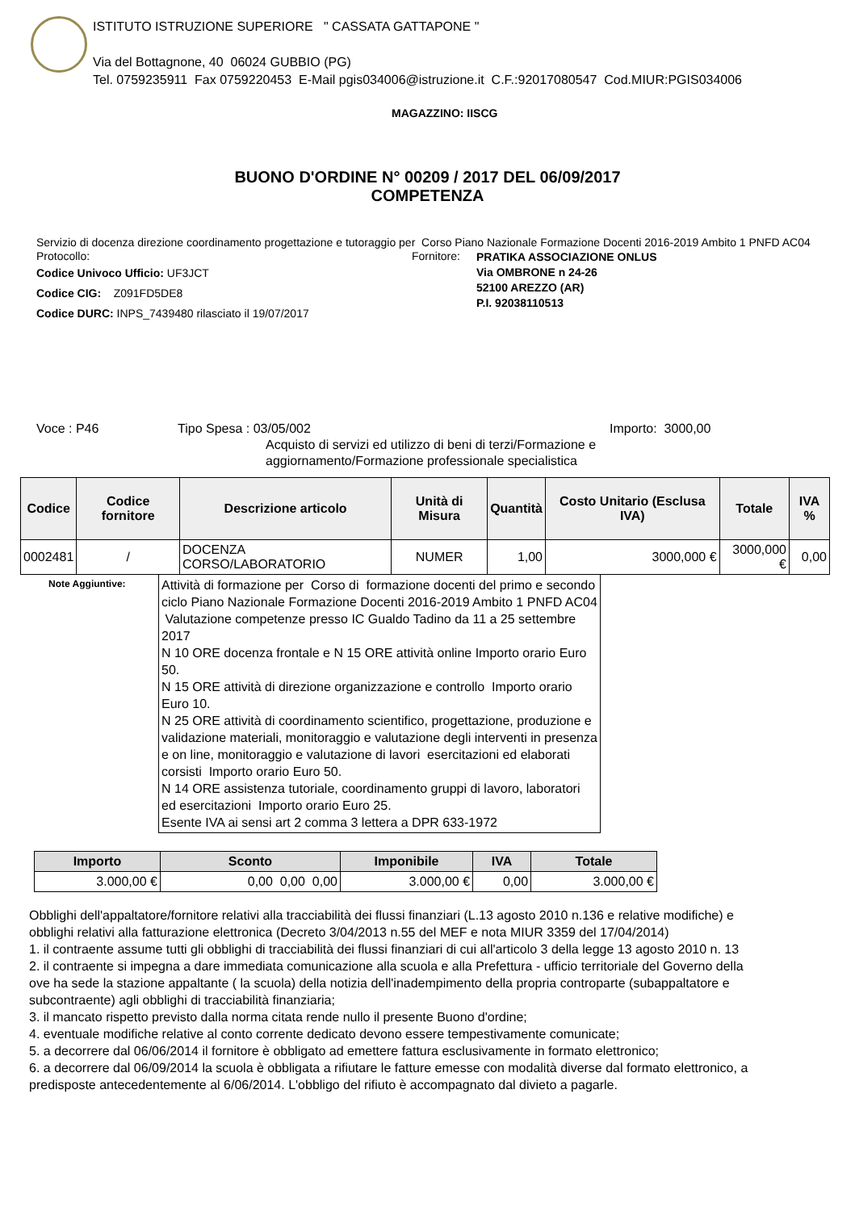ISTITUTO ISTRUZIONE SUPERIORE " CASSATA GATTAPONE "
Via del Bottagnone, 40 06024 GUBBIO (PG)
Tel. 0759235911 Fax 0759220453 E-Mail pgis034006@istruzione.it C.F.:92017080547 Cod.MIUR:PGIS034006
MAGAZZINO: IISCG
BUONO D'ORDINE N° 00209 / 2017 DEL 06/09/2017
COMPETENZA
Servizio di docenza direzione coordinamento progettazione e tutoraggio per Corso Piano Nazionale Formazione Docenti 2016-2019 Ambito 1 PNFD AC04
Protocollo:
Codice Univoco Ufficio: UF3JCT
Codice CIG: Z091FD5DE8
Codice DURC: INPS_7439480 rilasciato il 19/07/2017
Fornitore:
PRATIKA ASSOCIAZIONE ONLUS
Via OMBRONE n 24-26
52100 AREZZO (AR)
P.I. 92038110513
Voce : P46 Tipo Spesa : 03/05/002
Acquisto di servizi ed utilizzo di beni di terzi/Formazione e aggiornamento/Formazione professionale specialistica
Importo: 3000,00
| Codice | Codice fornitore | Descrizione articolo | Unità di Misura | Quantità | Costo Unitario (Esclusa IVA) | Totale | IVA % |
| --- | --- | --- | --- | --- | --- | --- | --- |
| 0002481 | / | DOCENZA CORSO/LABORATORIO | NUMER | 1,00 | 3000,000 € | 3000,000 € | 0,00 |
Note Aggiuntive:
Attività di formazione per Corso di formazione docenti del primo e secondo ciclo Piano Nazionale Formazione Docenti 2016-2019 Ambito 1 PNFD AC04 Valutazione competenze presso IC Gualdo Tadino da 11 a 25 settembre 2017
N 10 ORE docenza frontale e N 15 ORE attività online Importo orario Euro 50.
N 15 ORE attività di direzione organizzazione e controllo Importo orario Euro 10.
N 25 ORE attività di coordinamento scientifico, progettazione, produzione e validazione materiali, monitoraggio e valutazione degli interventi in presenza e on line, monitoraggio e valutazione di lavori esercitazioni ed elaborati corsisti Importo orario Euro 50.
N 14 ORE assistenza tutoriale, coordinamento gruppi di lavoro, laboratori ed esercitazioni Importo orario Euro 25.
Esente IVA ai sensi art 2 comma 3 lettera a DPR 633-1972
| Importo | Sconto | Imponibile | IVA | Totale |
| --- | --- | --- | --- | --- |
| 3.000,00 € | 0,00 0,00 0,00 | 3.000,00 € | 0,00 | 3.000,00 € |
Obblighi dell'appaltatore/fornitore relativi alla tracciabilità dei flussi finanziari (L.13 agosto 2010 n.136 e relative modifiche) e
obblighi relativi alla fatturazione elettronica (Decreto 3/04/2013 n.55 del MEF e nota MIUR 3359 del 17/04/2014)
1. il contraente assume tutti gli obblighi di tracciabilità dei flussi finanziari di cui all'articolo 3 della legge 13 agosto 2010 n. 13
2. il contraente si impegna a dare immediata comunicazione alla scuola e alla Prefettura - ufficio territoriale del Governo della
ove ha sede la stazione appaltante ( la scuola) della notizia dell'inadempimento della propria controparte (subappaltatore e
subcontraente) agli obblighi di tracciabilità finanziaria;
3. il mancato rispetto previsto dalla norma citata rende nullo il presente Buono d'ordine;
4. eventuale modifiche relative al conto corrente dedicato devono essere tempestivamente comunicate;
5. a decorrere dal 06/06/2014 il fornitore è obbligato ad emettere fattura esclusivamente in formato elettronico;
6. a decorrere dal 06/09/2014 la scuola è obbligata a rifiutare le fatture emesse con modalità diverse dal formato elettronico, a
predisposte antecedentemente al 6/06/2014. L'obbligo del rifiuto è accompagnato dal divieto a pagarle.